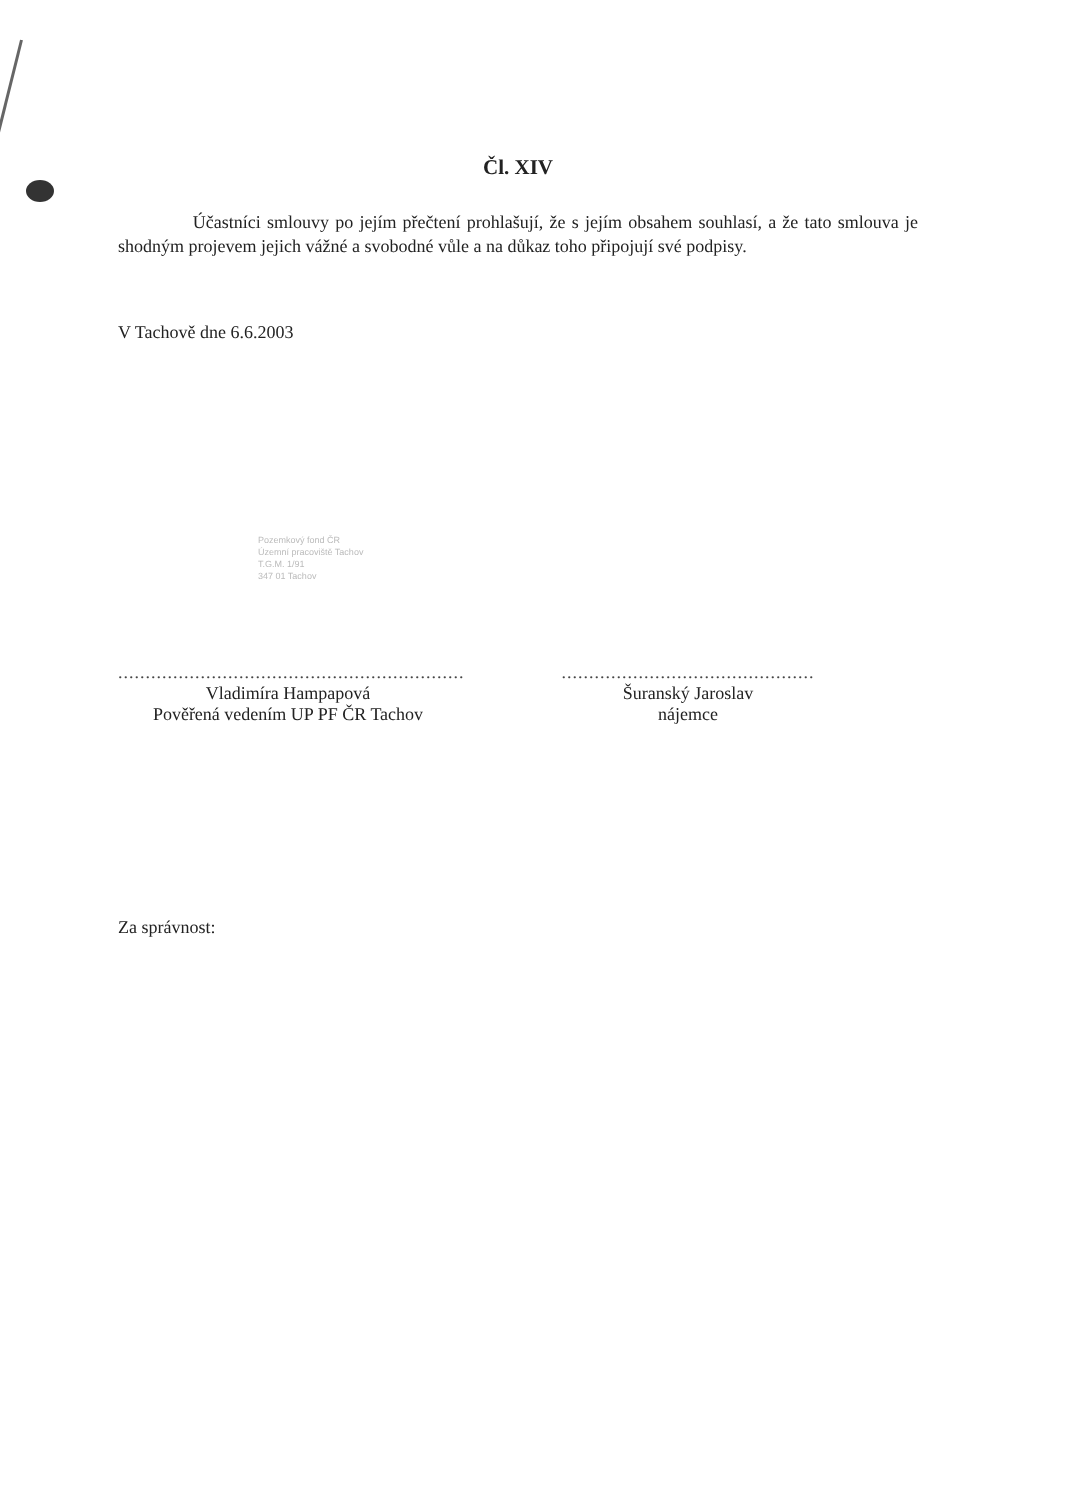Čl. XIV
Účastníci smlouvy po jejím přečtení prohlašují, že s jejím obsahem souhlasí, a že tato smlouva je shodným projevem jejich vážné a svobodné vůle a na důkaz toho připojují své podpisy.
V Tachově dne 6.6.2003
Pozemkový fond ČR
Územní pracoviště Tachov
T.G.M. 1/91
347 01 Tachov
...............................................................
Vladimíra Hampapová
Pověřená vedením UP PF ČR Tachov
..............................................
Šuranský Jaroslav
nájemce
Za správnost: